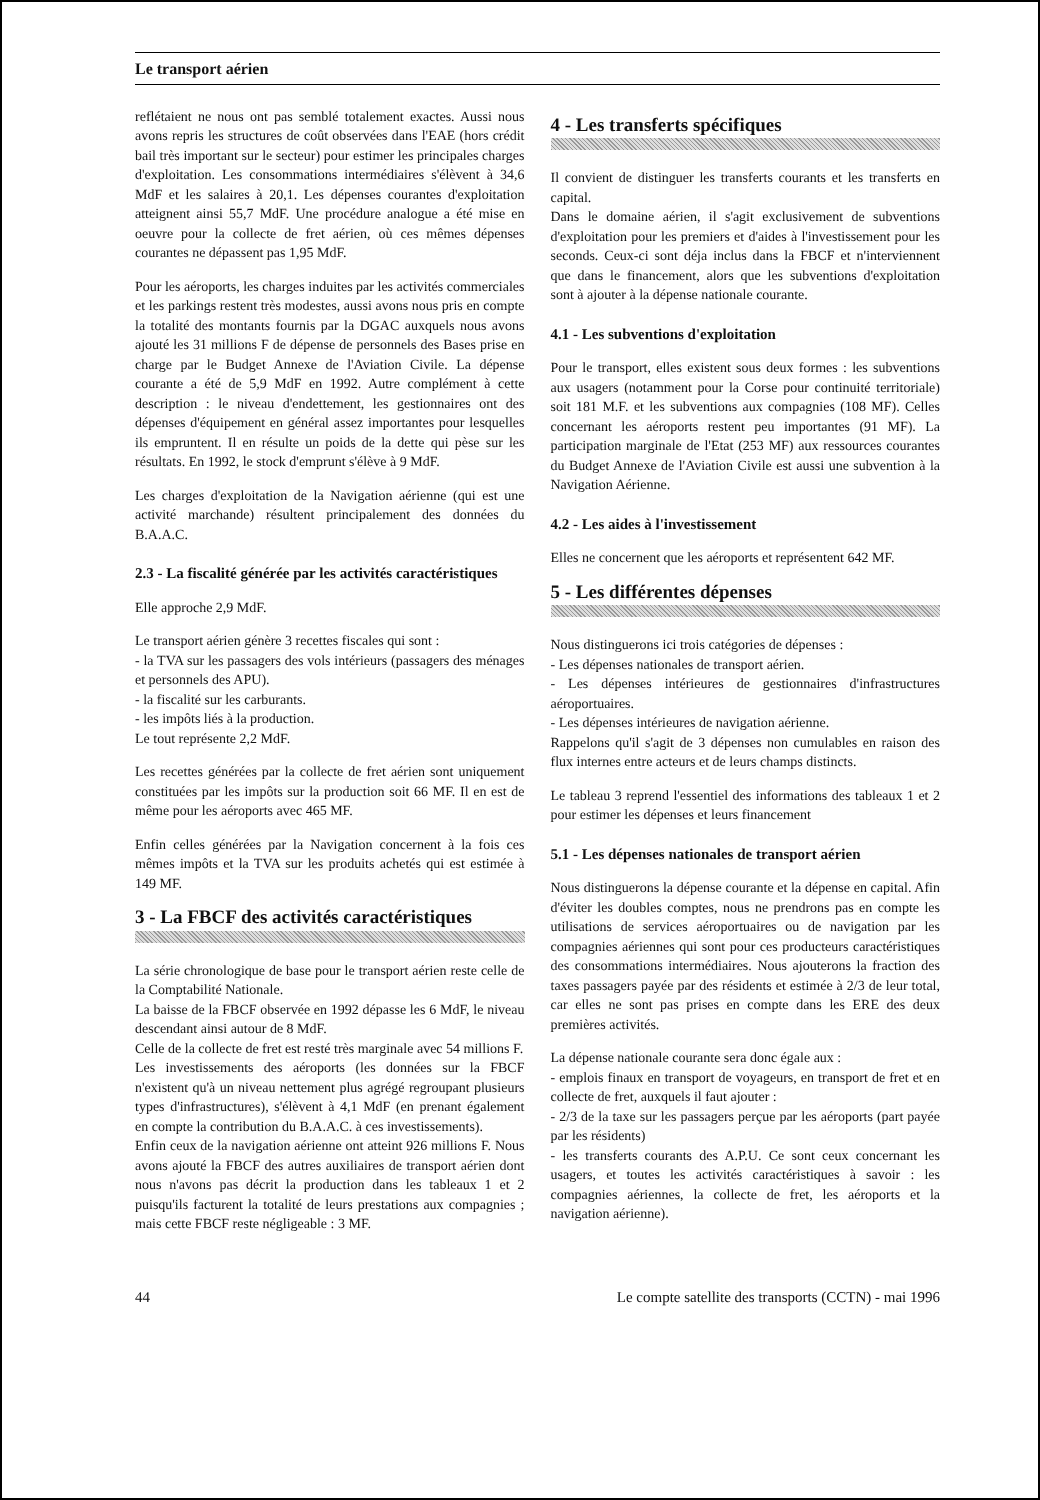Le transport aérien
reflétaient ne nous ont pas semblé totalement exactes. Aussi nous avons repris les structures de coût observées dans l'EAE (hors crédit bail très important sur le secteur) pour estimer les principales charges d'exploitation. Les consommations intermédiaires s'élèvent à 34,6 MdF et les salaires à 20,1. Les dépenses courantes d'exploitation atteignent ainsi 55,7 MdF. Une procédure analogue a été mise en oeuvre pour la collecte de fret aérien, où ces mêmes dépenses courantes ne dépassent pas 1,95 MdF.
Pour les aéroports, les charges induites par les activités commerciales et les parkings restent très modestes, aussi avons nous pris en compte la totalité des montants fournis par la DGAC auxquels nous avons ajouté les 31 millions F de dépense de personnels des Bases prise en charge par le Budget Annexe de l'Aviation Civile. La dépense courante a été de 5,9 MdF en 1992. Autre complément à cette description : le niveau d'endettement, les gestionnaires ont des dépenses d'équipement en général assez importantes pour lesquelles ils empruntent. Il en résulte un poids de la dette qui pèse sur les résultats. En 1992, le stock d'emprunt s'élève à 9 MdF.
Les charges d'exploitation de la Navigation aérienne (qui est une activité marchande) résultent principalement des données du B.A.A.C.
2.3 - La fiscalité générée par les activités caractéristiques
Elle approche 2,9 MdF.
Le transport aérien génère 3 recettes fiscales qui sont :
- la TVA sur les passagers des vols intérieurs (passagers des ménages et personnels des APU).
- la fiscalité sur les carburants.
- les impôts liés à la production.
Le tout représente 2,2 MdF.
Les recettes générées par la collecte de fret aérien sont uniquement constituées par les impôts sur la production soit 66 MF. Il en est de même pour les aéroports avec 465 MF.
Enfin celles générées par la Navigation concernent à la fois ces mêmes impôts et la TVA sur les produits achetés qui est estimée à 149 MF.
3 - La FBCF des activités caractéristiques
La série chronologique de base pour le transport aérien reste celle de la Comptabilité Nationale.
La baisse de la FBCF observée en 1992 dépasse les 6 MdF, le niveau descendant ainsi autour de 8 MdF.
Celle de la collecte de fret est resté très marginale avec 54 millions F.
Les investissements des aéroports (les données sur la FBCF n'existent qu'à un niveau nettement plus agrégé regroupant plusieurs types d'infrastructures), s'élèvent à 4,1 MdF (en prenant également en compte la contribution du B.A.A.C. à ces investissements).
Enfin ceux de la navigation aérienne ont atteint 926 millions F. Nous avons ajouté la FBCF des autres auxiliaires de transport aérien dont nous n'avons pas décrit la production dans les tableaux 1 et 2 puisqu'ils facturent la totalité de leurs prestations aux compagnies ; mais cette FBCF reste négligeable : 3 MF.
4 - Les transferts spécifiques
Il convient de distinguer les transferts courants et les transferts en capital.
Dans le domaine aérien, il s'agit exclusivement de subventions d'exploitation pour les premiers et d'aides à l'investissement pour les seconds. Ceux-ci sont déja inclus dans la FBCF et n'interviennent que dans le financement, alors que les subventions d'exploitation sont à ajouter à la dépense nationale courante.
4.1 - Les subventions d'exploitation
Pour le transport, elles existent sous deux formes : les subventions aux usagers (notamment pour la Corse pour continuité territoriale) soit 181 M.F. et les subventions aux compagnies (108 MF). Celles concernant les aéroports restent peu importantes (91 MF). La participation marginale de l'Etat (253 MF) aux ressources courantes du Budget Annexe de l'Aviation Civile est aussi une subvention à la Navigation Aérienne.
4.2 - Les aides à l'investissement
Elles ne concernent que les aéroports et représentent 642 MF.
5 - Les différentes dépenses
Nous distinguerons ici trois catégories de dépenses :
- Les dépenses nationales de transport aérien.
- Les dépenses intérieures de gestionnaires d'infrastructures aéroportuaires.
- Les dépenses intérieures de navigation aérienne.
Rappelons qu'il s'agit de 3 dépenses non cumulables en raison des flux internes entre acteurs et de leurs champs distincts.
Le tableau 3 reprend l'essentiel des informations des tableaux 1 et 2 pour estimer les dépenses et leurs financement
5.1 - Les dépenses nationales de transport aérien
Nous distinguerons la dépense courante et la dépense en capital. Afin d'éviter les doubles comptes, nous ne prendrons pas en compte les utilisations de services aéroportuaires ou de navigation par les compagnies aériennes qui sont pour ces producteurs caractéristiques des consommations intermédiaires. Nous ajouterons la fraction des taxes passagers payée par des résidents et estimée à 2/3 de leur total, car elles ne sont pas prises en compte dans les ERE des deux premières activités.
La dépense nationale courante sera donc égale aux :
- emplois finaux en transport de voyageurs, en transport de fret et en collecte de fret, auxquels il faut ajouter :
- 2/3 de la taxe sur les passagers perçue par les aéroports (part payée par les résidents)
- les transferts courants des A.P.U. Ce sont ceux concernant les usagers, et toutes les activités caractéristiques à savoir : les compagnies aériennes, la collecte de fret, les aéroports et la navigation aérienne).
44 Le compte satellite des transports (CCTN) - mai 1996